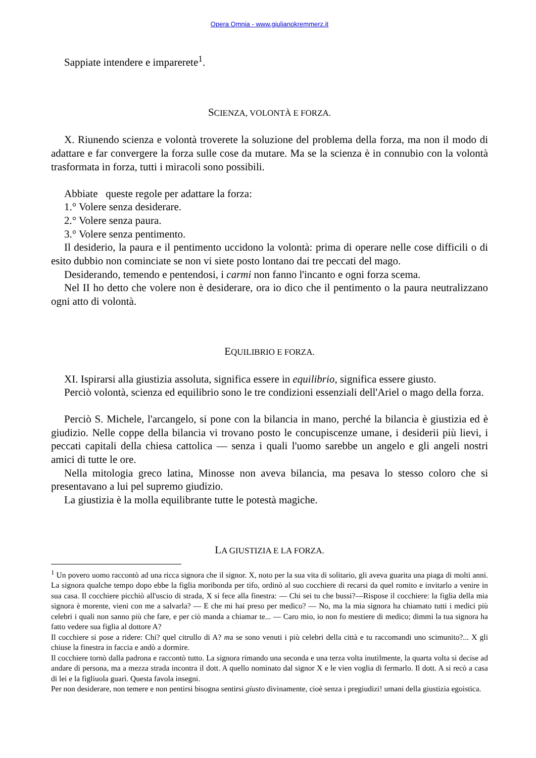Opera Omnia - www.giulianokremmerz.it
Sappiate intendere e imparerete<sup>1</sup>.
SCIENZA, VOLONTÀ E FORZA.
X. Riunendo scienza e volontà troverete la soluzione del problema della forza, ma non il modo di adattare e far convergere la forza sulle cose da mutare. Ma se la scienza è in connubio con la volontà trasformata in forza, tutti i miracoli sono possibili.
Abbiate queste regole per adattare la forza:
1.° Volere senza desiderare.
2.° Volere senza paura.
3.° Volere senza pentimento.
Il desiderio, la paura e il pentimento uccidono la volontà: prima di operare nelle cose difficili o di esito dubbio non cominciate se non vi siete posto lontano dai tre peccati del mago.
Desiderando, temendo e pentendosi, i carmi non fanno l'incanto e ogni forza scema.
Nel II ho detto che volere non è desiderare, ora io dico che il pentimento o la paura neutralizzano ogni atto di volontà.
EQUILIBRIO E FORZA.
XI. Ispirarsi alla giustizia assoluta, significa essere in equilibrio, significa essere giusto.
Perciò volontà, scienza ed equilibrio sono le tre condizioni essenziali dell'Ariel o mago della forza.
Perciò S. Michele, l'arcangelo, si pone con la bilancia in mano, perché la bilancia è giustizia ed è giudizio. Nelle coppe della bilancia vi trovano posto le concupiscenze umane, i desiderii più lievi, i peccati capitali della chiesa cattolica — senza i quali l'uomo sarebbe un angelo e gli angeli nostri amici di tutte le ore.
Nella mitologia greco latina, Minosse non aveva bilancia, ma pesava lo stesso coloro che si presentavano a lui pel supremo giudizio.
La giustizia è la molla equilibrante tutte le potestà magiche.
LA GIUSTIZIA E LA FORZA.
<sup>1</sup> Un povero uomo raccontò ad una ricca signora che il signor. X, noto per la sua vita di solitario, gli aveva guarita una piaga di molti anni. La signora qualche tempo dopo ebbe la figlia moribonda per tifo, ordinò al suo cocchiere di recarsi da quel romito e invitarlo a venire in sua casa. Il cocchiere picchiò all'uscio di strada, X si fece alla finestra: — Chi sei tu che bussi?—Rispose il cocchiere: la figlia della mia signora è morente, vieni con me a salvarla? — E che mi hai preso per medico? — No, ma la mia signora ha chiamato tutti i medici più celebri i quali non sanno più che fare, e per ciò manda a chiamar te... — Caro mio, io non fo mestiere di medico; dimmi la tua signora ha fatto vedere sua figlia al dottore A?
Il cocchiere si pose a ridere: Chi? quel citrullo di A? ma se sono venuti i più celebri della città e tu raccomandi uno scimunito?... X gli chiuse la finestra in faccia e andò a dormire.
Il cocchiere tornò dalla padrona e raccontò tutto. La signora rimando una seconda e una terza volta inutilmente, la quarta volta si decise ad andare di persona, ma a mezza strada incontra il dott. A quello nominato dal signor X e le vien voglia di fermarlo. Il dott. A si recò a casa di lei e la figliuola guarì. Questa favola insegni.
Per non desiderare, non temere e non pentirsi bisogna sentirsi giusto divinamente, cioè senza i pregiudizi! umani della giustizia egoistica.